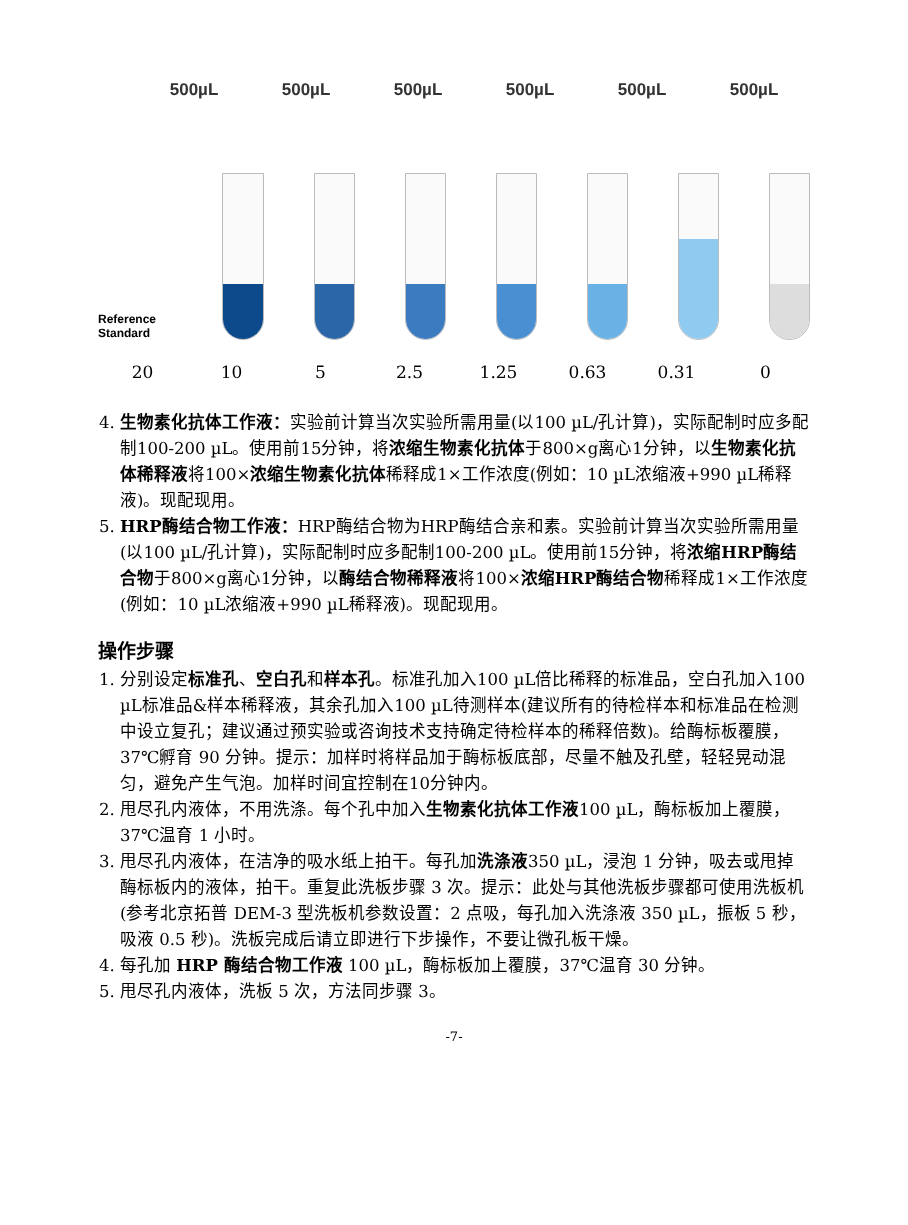500µL 500µL 500µL 500µL 500µL 500µL
Reference Standard
20 10 5 2.5 1.25 0.63 0.31 0
4. 生物素化抗体工作液：实验前计算当次实验所需用量(以100 µL/孔计算)，实际配制时应多配制100-200 µL。使用前15分钟，将浓缩生物素化抗体于800×g离心1分钟，以生物素化抗体稀释液将100×浓缩生物素化抗体稀释成1×工作浓度(例如：10 µL浓缩液+990 µL稀释液)。现配现用。
5. HRP酶结合物工作液：HRP酶结合物为HRP酶结合亲和素。实验前计算当次实验所需用量(以100 µL/孔计算)，实际配制时应多配制100-200 µL。使用前15分钟，将浓缩HRP酶结合物于800×g离心1分钟，以酶结合物稀释液将100×浓缩HRP酶结合物稀释成1×工作浓度(例如：10 µL浓缩液+990 µL稀释液)。现配现用。
操作步骤
1. 分别设定标准孔、空白孔和样本孔。标准孔加入100 µL倍比稀释的标准品，空白孔加入100 µL标准品&样本稀释液，其余孔加入100 µL待测样本(建议所有的待检样本和标准品在检测中设立复孔；建议通过预实验或咨询技术支持确定待检样本的稀释倍数)。给酶标板覆膜，37℃孵育 90 分钟。提示：加样时将样品加于酶标板底部，尽量不触及孔壁，轻轻晃动混匀，避免产生气泡。加样时间宜控制在10分钟内。
2. 甩尽孔内液体，不用洗涤。每个孔中加入生物素化抗体工作液100 µL，酶标板加上覆膜，37℃温育 1 小时。
3. 甩尽孔内液体，在洁净的吸水纸上拍干。每孔加洗涤液350 µL，浸泡 1 分钟，吸去或甩掉酶标板内的液体，拍干。重复此洗板步骤 3 次。提示：此处与其他洗板步骤都可使用洗板机(参考北京拓普 DEM-3 型洗板机参数设置：2 点吸，每孔加入洗涤液 350 µL，振板 5 秒，吸液 0.5 秒)。洗板完成后请立即进行下步操作，不要让微孔板干燥。
4. 每孔加 HRP 酶结合物工作液 100 µL，酶标板加上覆膜，37℃温育 30 分钟。
5. 甩尽孔内液体，洗板 5 次，方法同步骤 3。
-7-